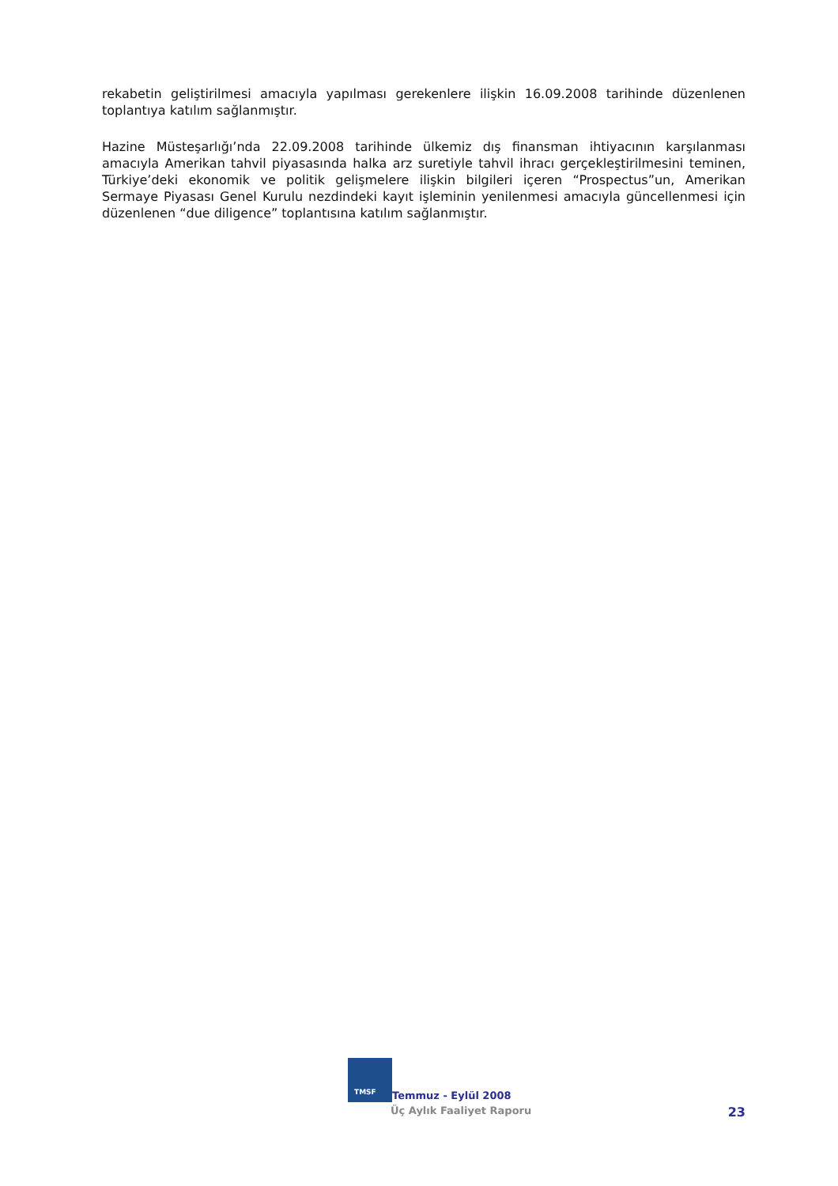rekabetin geliştirilmesi amacıyla yapılması gerekenlere ilişkin 16.09.2008 tarihinde düzenlenen toplantıya katılım sağlanmıştır.
Hazine Müsteşarlığı’nda 22.09.2008 tarihinde ülkemiz dış finansman ihtiyacının karşılanması amacıyla Amerikan tahvil piyasasında halka arz suretiyle tahvil ihracı gerçekleştirilmesini teminen, Türkiye’deki ekonomik ve politik gelişmelere ilişkin bilgileri içeren “Prospectus”un, Amerikan Sermaye Piyasası Genel Kurulu nezdindeki kayıt işleminin yenilenmesi amacıyla güncellenmesi için düzenlenen “due diligence” toplantısına katılım sağlanmıştır.
TMSF
Temmuz - Eylül 2008
Üç Aylık Faaliyet Raporu 23